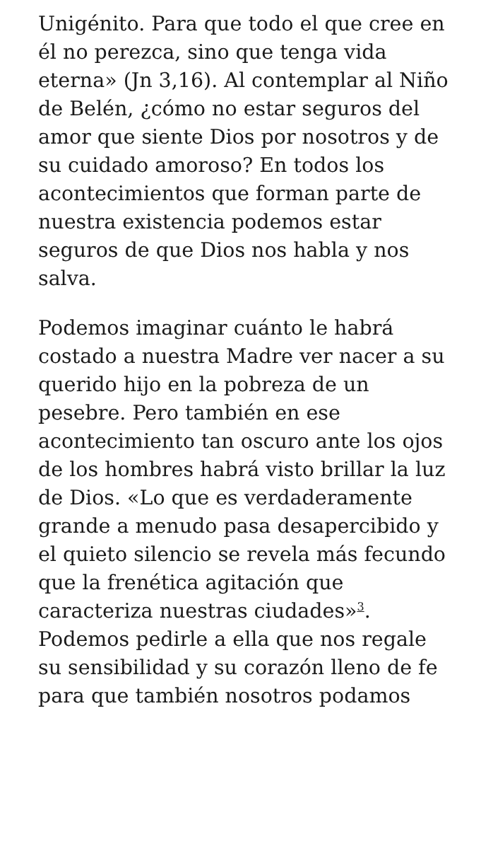Unigénito. Para que todo el que cree en él no perezca, sino que tenga vida eterna» (Jn 3,16). Al contemplar al Niño de Belén, ¿cómo no estar seguros del amor que siente Dios por nosotros y de su cuidado amoroso? En todos los acontecimientos que forman parte de nuestra existencia podemos estar seguros de que Dios nos habla y nos salva.
Podemos imaginar cuánto le habrá costado a nuestra Madre ver nacer a su querido hijo en la pobreza de un pesebre. Pero también en ese acontecimiento tan oscuro ante los ojos de los hombres habrá visto brillar la luz de Dios. «Lo que es verdaderamente grande a menudo pasa desapercibido y el quieto silencio se revela más fecundo que la frenética agitación que caracteriza nuestras ciudades»<sup>3</sup>. Podemos pedirle a ella que nos regale su sensibilidad y su corazón lleno de fe para que también nosotros podamos